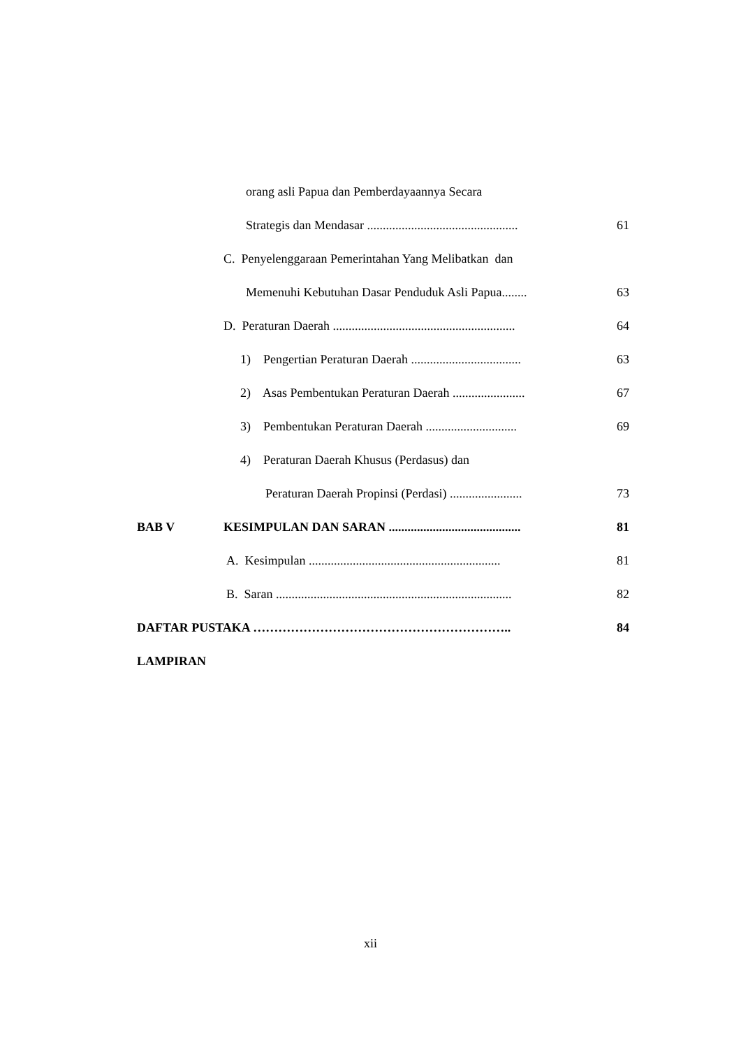orang asli Papua dan Pemberdayaannya Secara
Strategis dan Mendasar ................................................ 61
C. Penyelenggaraan Pemerintahan Yang Melibatkan dan
Memenuhi Kebutuhan Dasar Penduduk Asli Papua........ 63
D. Peraturan Daerah .......................................................... 64
1) Pengertian Peraturan Daerah ................................... 63
2) Asas Pembentukan Peraturan Daerah ....................... 67
3) Pembentukan Peraturan Daerah ............................. 69
4) Peraturan Daerah Khusus (Perdasus) dan
Peraturan Daerah Propinsi (Perdasi) ....................... 73
BAB V KESIMPULAN DAN SARAN .......................................... 81
A. Kesimpulan ............................................................. 81
B. Saran ........................................................................... 82
DAFTAR PUSTAKA …………………………………………………….. 84
LAMPIRAN
xii